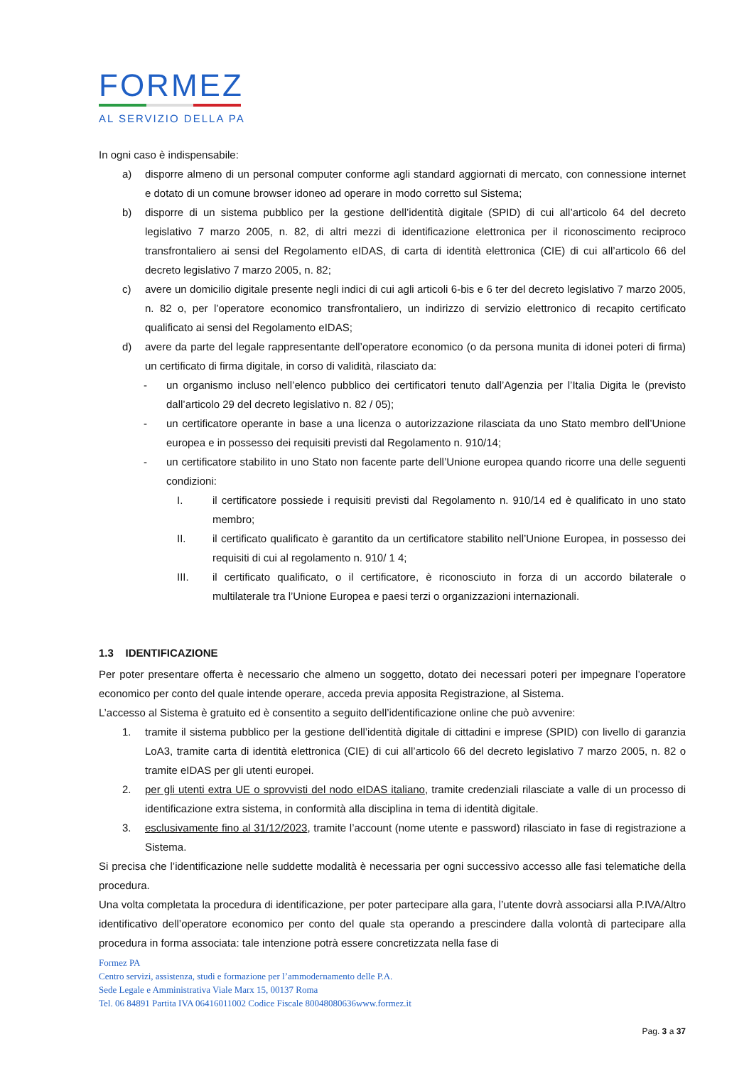FORMEZ
AL SERVIZIO DELLA PA
In ogni caso è indispensabile:
a) disporre almeno di un personal computer conforme agli standard aggiornati di mercato, con connessione internet e dotato di un comune browser idoneo ad operare in modo corretto sul Sistema;
b) disporre di un sistema pubblico per la gestione dell’identità digitale (SPID) di cui all’articolo 64 del decreto legislativo 7 marzo 2005, n. 82, di altri mezzi di identificazione elettronica per il riconoscimento reciproco transfrontaliero ai sensi del Regolamento eIDAS, di carta di identità elettronica (CIE) di cui all’articolo 66 del decreto legislativo 7 marzo 2005, n. 82;
c) avere un domicilio digitale presente negli indici di cui agli articoli 6-bis e 6 ter del decreto legislativo 7 marzo 2005, n. 82 o, per l’operatore economico transfrontaliero, un indirizzo di servizio elettronico di recapito certificato qualificato ai sensi del Regolamento eIDAS;
d) avere da parte del legale rappresentante dell’operatore economico (o da persona munita di idonei poteri di firma) un certificato di firma digitale, in corso di validità, rilasciato da:
- un organismo incluso nell’elenco pubblico dei certificatori tenuto dall’Agenzia per l’Italia Digita le (previsto dall’articolo 29 del decreto legislativo n. 82 / 05);
- un certificatore operante in base a una licenza o autorizzazione rilasciata da uno Stato membro dell’Unione europea e in possesso dei requisiti previsti dal Regolamento n. 910/14;
- un certificatore stabilito in uno Stato non facente parte dell’Unione europea quando ricorre una delle seguenti condizioni:
I. il certificatore possiede i requisiti previsti dal Regolamento n. 910/14 ed è qualificato in uno stato membro;
II. il certificato qualificato è garantito da un certificatore stabilito nell’Unione Europea, in possesso dei requisiti di cui al regolamento n. 910/ 1 4;
III. il certificato qualificato, o il certificatore, è riconosciuto in forza di un accordo bilaterale o multilaterale tra l’Unione Europea e paesi terzi o organizzazioni internazionali.
1.3 IDENTIFICAZIONE
Per poter presentare offerta è necessario che almeno un soggetto, dotato dei necessari poteri per impegnare l’operatore economico per conto del quale intende operare, acceda previa apposita Registrazione, al Sistema.
L’accesso al Sistema è gratuito ed è consentito a seguito dell’identificazione online che può avvenire:
1. tramite il sistema pubblico per la gestione dell’identità digitale di cittadini e imprese (SPID) con livello di garanzia LoA3, tramite carta di identità elettronica (CIE) di cui all’articolo 66 del decreto legislativo 7 marzo 2005, n. 82 o tramite eIDAS per gli utenti europei.
2. per gli utenti extra UE o sprovvisti del nodo eIDAS italiano, tramite credenziali rilasciate a valle di un processo di identificazione extra sistema, in conformità alla disciplina in tema di identità digitale.
3. esclusivamente fino al 31/12/2023, tramite l’account (nome utente e password) rilasciato in fase di registrazione a Sistema.
Si precisa che l’identificazione nelle suddette modalità è necessaria per ogni successivo accesso alle fasi telematiche della procedura.
Una volta completata la procedura di identificazione, per poter partecipare alla gara, l’utente dovrà associarsi alla P.IVA/Altro identificativo dell’operatore economico per conto del quale sta operando a prescindere dalla volontà di partecipare alla procedura in forma associata: tale intenzione potrà essere concretizzata nella fase di
Formez PA
Centro servizi, assistenza, studi e formazione per l’ammodernamento delle P.A.
Sede Legale e Amministrativa Viale Marx 15, 00137 Roma
Tel. 06 84891 Partita IVA 06416011002 Codice Fiscale 80048080636www.formez.it
Pag. 3 a 37